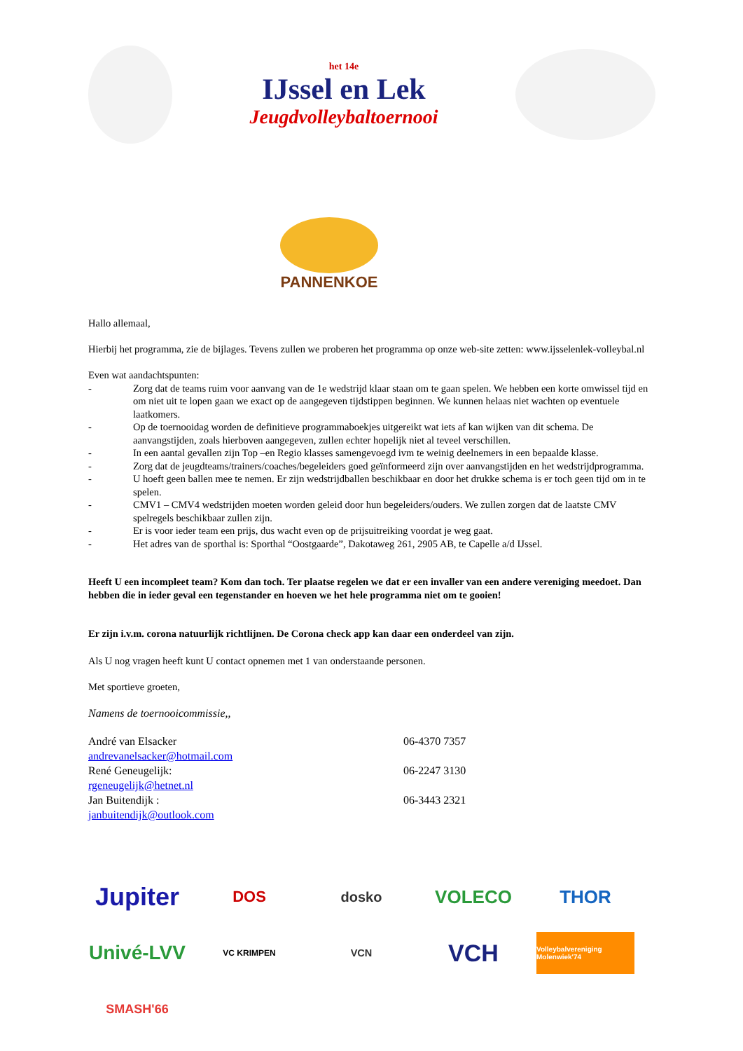het 14e
IJssel en Lek
Jeugdvolleybaltoernooi
PANNENKOE
Hallo allemaal,
Hierbij het programma, zie de bijlages. Tevens zullen we proberen het programma op onze web-site zetten: www.ijsselenlek-volleybal.nl
Even wat aandachtspunten:
- Zorg dat de teams ruim voor aanvang van de 1e wedstrijd klaar staan om te gaan spelen. We hebben een korte omwissel tijd en om niet uit te lopen gaan we exact op de aangegeven tijdstippen beginnen. We kunnen helaas niet wachten op eventuele laatkomers.
- Op de toernooidag worden de definitieve programmaboekjes uitgereikt wat iets af kan wijken van dit schema. De aanvangstijden, zoals hierboven aangegeven, zullen echter hopelijk niet al teveel verschillen.
- In een aantal gevallen zijn Top –en Regio klasses samengevoegd ivm te weinig deelnemers in een bepaalde klasse.
- Zorg dat de jeugdteams/trainers/coaches/begeleiders goed geïnformeerd zijn over aanvangstijden en het wedstrijdprogramma.
- U hoeft geen ballen mee te nemen. Er zijn wedstrijdballen beschikbaar en door het drukke schema is er toch geen tijd om in te spelen.
- CMV1 – CMV4 wedstrijden moeten worden geleid door hun begeleiders/ouders. We zullen zorgen dat de laatste CMV spelregels beschikbaar zullen zijn.
- Er is voor ieder team een prijs, dus wacht even op de prijsuitreiking voordat je weg gaat.
- Het adres van de sporthal is: Sporthal “Oostgaarde”, Dakotaweg 261, 2905 AB, te Capelle a/d IJssel.
Heeft U een incompleet team? Kom dan toch. Ter plaatse regelen we dat er een invaller van een andere vereniging meedoet. Dan hebben die in ieder geval een tegenstander en hoeven we het hele programma niet om te gooien!
Er zijn i.v.m. corona natuurlijk richtlijnen. De Corona check app kan daar een onderdeel van zijn.
Als U nog vragen heeft kunt U contact opnemen met 1 van onderstaande personen.
Met sportieve groeten,
Namens de toernooicommissie,,
André van Elsacker 06-4370 7357
andrevanelsacker@hotmail.com
René Geneugelijk: 06-2247 3130
rgeneugelijk@hetnet.nl
Jan Buitendijk : 06-3443 2321
janbuitendijk@outlook.com
Jupiter
DOS
dosko
VOLECO
THOR
Univé-LVV
VC KRIMPEN
VCN
VCH
Volleybalvereniging Molenwiek'74
SMASH'66